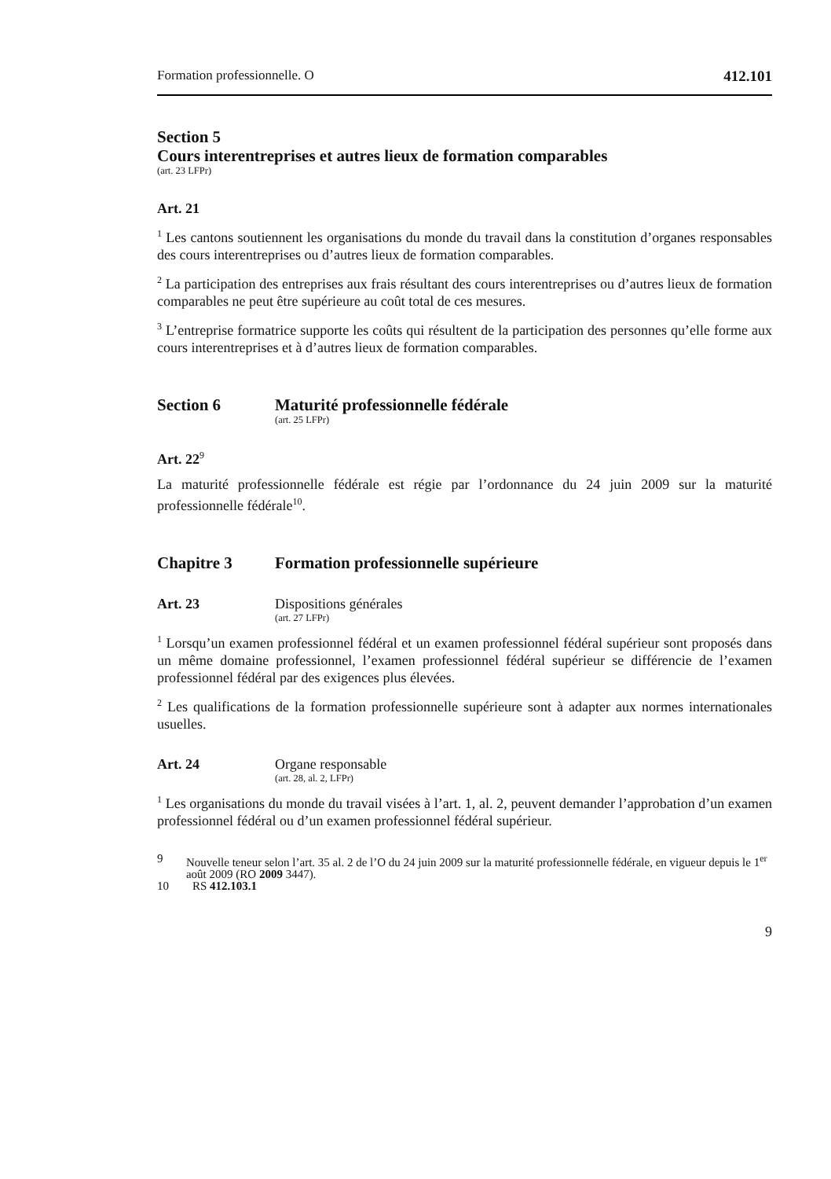Formation professionnelle. O 412.101
Section 5
Cours interentreprises et autres lieux de formation comparables
(art. 23 LFPr)
Art. 21
<sup>1</sup> Les cantons soutiennent les organisations du monde du travail dans la constitution d’organes responsables des cours interentreprises ou d’autres lieux de formation comparables.
<sup>2</sup> La participation des entreprises aux frais résultant des cours interentreprises ou d’autres lieux de formation comparables ne peut être supérieure au coût total de ces mesures.
<sup>3</sup> L’entreprise formatrice supporte les coûts qui résultent de la participation des personnes qu’elle forme aux cours interentreprises et à d’autres lieux de formation comparables.
Section 6 Maturité professionnelle fédérale
(art. 25 LFPr)
Art. 22<sup>9</sup>
La maturité professionnelle fédérale est régie par l’ordonnance du 24 juin 2009 sur la maturité professionnelle fédérale<sup>10</sup>.
Chapitre 3 Formation professionnelle supérieure
Art. 23 Dispositions générales
(art. 27 LFPr)
<sup>1</sup> Lorsqu’un examen professionnel fédéral et un examen professionnel fédéral supérieur sont proposés dans un même domaine professionnel, l’examen professionnel fédéral supérieur se différencie de l’examen professionnel fédéral par des exigences plus élevées.
<sup>2</sup> Les qualifications de la formation professionnelle supérieure sont à adapter aux normes internationales usuelles.
Art. 24 Organe responsable
(art. 28, al. 2, LFPr)
<sup>1</sup> Les organisations du monde du travail visées à l’art. 1, al. 2, peuvent demander l’approbation d’un examen professionnel fédéral ou d’un examen professionnel fédéral supérieur.
9 Nouvelle teneur selon l’art. 35 al. 2 de l’O du 24 juin 2009 sur la maturité professionnelle fédérale, en vigueur depuis le 1<sup>er</sup> août 2009 (RO 2009 3447).
10 RS 412.103.1
9